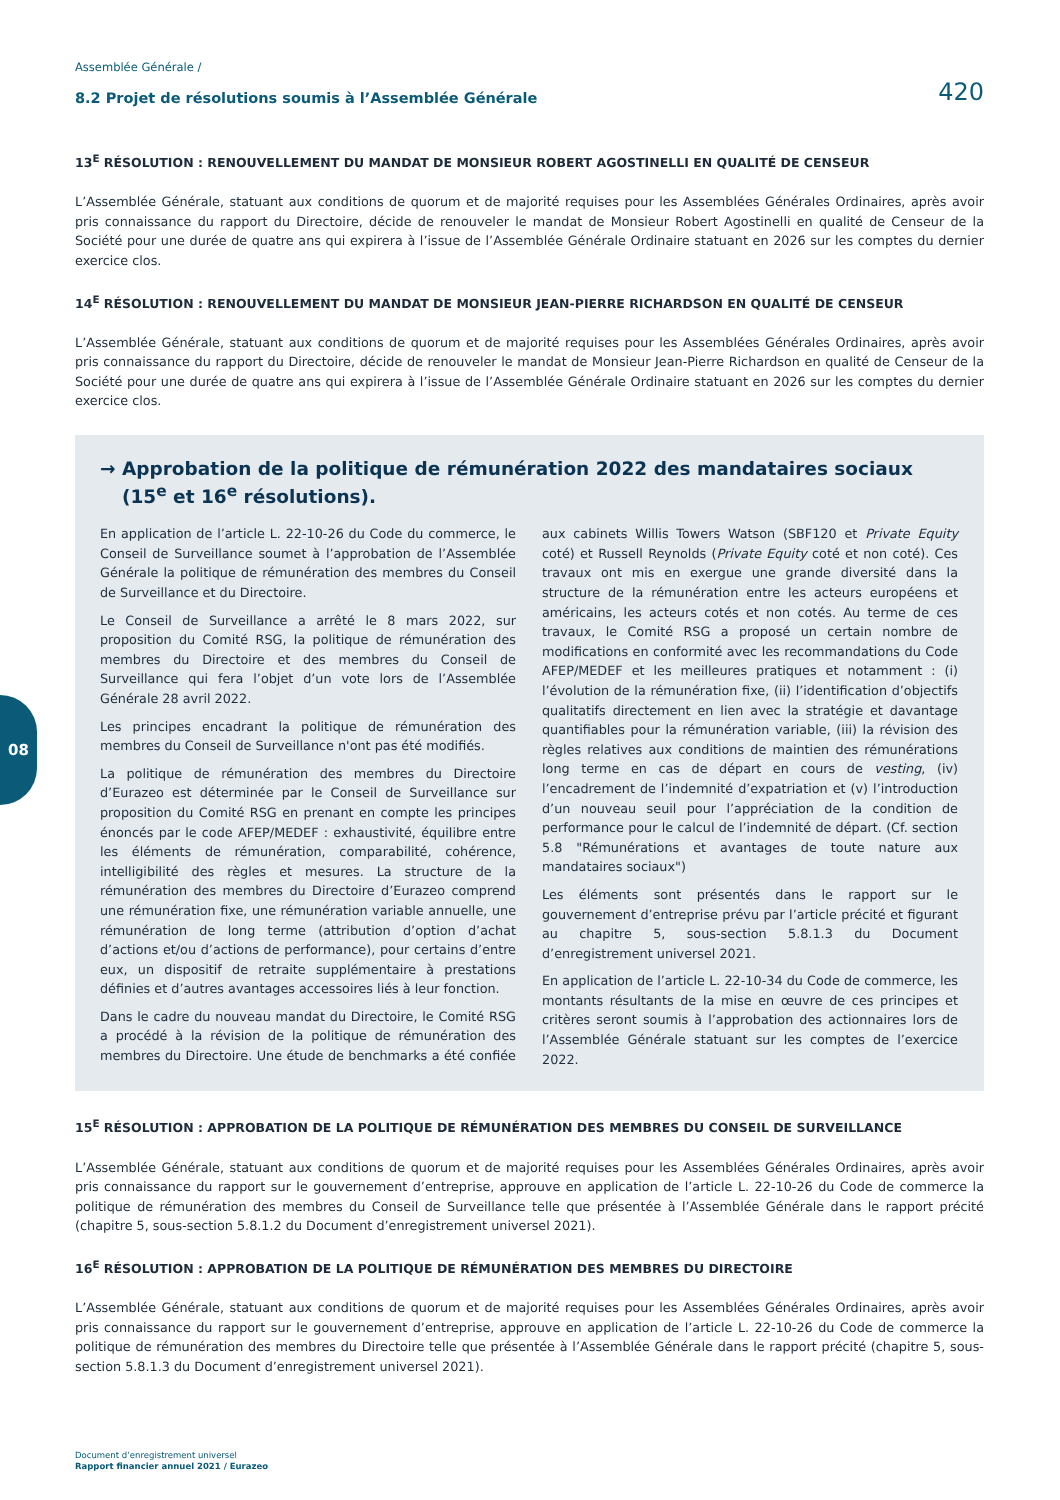08
Assemblée Générale /
8.2 Projet de résolutions soumis à l’Assemblée Générale 420
13<sup>E</sup> RÉSOLUTION : RENOUVELLEMENT DU MANDAT DE MONSIEUR ROBERT AGOSTINELLI EN QUALITÉ DE CENSEUR
L’Assemblée Générale, statuant aux conditions de quorum et de majorité requises pour les Assemblées Générales Ordinaires, après avoir pris connaissance du rapport du Directoire, décide de renouveler le mandat de Monsieur Robert Agostinelli en qualité de Censeur de la Société pour une durée de quatre ans qui expirera à l’issue de l’Assemblée Générale Ordinaire statuant en 2026 sur les comptes du dernier exercice clos.
14<sup>E</sup> RÉSOLUTION : RENOUVELLEMENT DU MANDAT DE MONSIEUR JEAN-PIERRE RICHARDSON EN QUALITÉ DE CENSEUR
L’Assemblée Générale, statuant aux conditions de quorum et de majorité requises pour les Assemblées Générales Ordinaires, après avoir pris connaissance du rapport du Directoire, décide de renouveler le mandat de Monsieur Jean-Pierre Richardson en qualité de Censeur de la Société pour une durée de quatre ans qui expirera à l’issue de l’Assemblée Générale Ordinaire statuant en 2026 sur les comptes du dernier exercice clos.
→ Approbation de la politique de rémunération 2022 des mandataires sociaux (15<sup>e</sup> et 16<sup>e</sup> résolutions).
En application de l’article L. 22-10-26 du Code du commerce, le Conseil de Surveillance soumet à l’approbation de l’Assemblée Générale la politique de rémunération des membres du Conseil de Surveillance et du Directoire.
Le Conseil de Surveillance a arrêté le 8 mars 2022, sur proposition du Comité RSG, la politique de rémunération des membres du Directoire et des membres du Conseil de Surveillance qui fera l’objet d’un vote lors de l’Assemblée Générale 28 avril 2022.
Les principes encadrant la politique de rémunération des membres du Conseil de Surveillance n'ont pas été modifiés.
La politique de rémunération des membres du Directoire d’Eurazeo est déterminée par le Conseil de Surveillance sur proposition du Comité RSG en prenant en compte les principes énoncés par le code AFEP/MEDEF : exhaustivité, équilibre entre les éléments de rémunération, comparabilité, cohérence, intelligibilité des règles et mesures. La structure de la rémunération des membres du Directoire d’Eurazeo comprend une rémunération fixe, une rémunération variable annuelle, une rémunération de long terme (attribution d’option d’achat d’actions et/ou d’actions de performance), pour certains d’entre eux, un dispositif de retraite supplémentaire à prestations définies et d’autres avantages accessoires liés à leur fonction.
Dans le cadre du nouveau mandat du Directoire, le Comité RSG a procédé à la révision de la politique de rémunération des membres du Directoire. Une étude de benchmarks a été confiée aux cabinets Willis Towers Watson (SBF120 et Private Equity coté) et Russell Reynolds (Private Equity coté et non coté). Ces travaux ont mis en exergue une grande diversité dans la structure de la rémunération entre les acteurs européens et américains, les acteurs cotés et non cotés. Au terme de ces travaux, le Comité RSG a proposé un certain nombre de modifications en conformité avec les recommandations du Code AFEP/MEDEF et les meilleures pratiques et notamment : (i) l’évolution de la rémunération fixe, (ii) l’identification d’objectifs qualitatifs directement en lien avec la stratégie et davantage quantifiables pour la rémunération variable, (iii) la révision des règles relatives aux conditions de maintien des rémunérations long terme en cas de départ en cours de vesting, (iv) l’encadrement de l’indemnité d’expatriation et (v) l’introduction d’un nouveau seuil pour l’appréciation de la condition de performance pour le calcul de l’indemnité de départ. (Cf. section 5.8 "Rémunérations et avantages de toute nature aux mandataires sociaux")
Les éléments sont présentés dans le rapport sur le gouvernement d’entreprise prévu par l’article précité et figurant au chapitre 5, sous-section 5.8.1.3 du Document d’enregistrement universel 2021.
En application de l’article L. 22-10-34 du Code de commerce, les montants résultants de la mise en œuvre de ces principes et critères seront soumis à l’approbation des actionnaires lors de l’Assemblée Générale statuant sur les comptes de l’exercice 2022.
15<sup>E</sup> RÉSOLUTION : APPROBATION DE LA POLITIQUE DE RÉMUNÉRATION DES MEMBRES DU CONSEIL DE SURVEILLANCE
L’Assemblée Générale, statuant aux conditions de quorum et de majorité requises pour les Assemblées Générales Ordinaires, après avoir pris connaissance du rapport sur le gouvernement d’entreprise, approuve en application de l’article L. 22-10-26 du Code de commerce la politique de rémunération des membres du Conseil de Surveillance telle que présentée à l’Assemblée Générale dans le rapport précité (chapitre 5, sous-section 5.8.1.2 du Document d’enregistrement universel 2021).
16<sup>E</sup> RÉSOLUTION : APPROBATION DE LA POLITIQUE DE RÉMUNÉRATION DES MEMBRES DU DIRECTOIRE
L’Assemblée Générale, statuant aux conditions de quorum et de majorité requises pour les Assemblées Générales Ordinaires, après avoir pris connaissance du rapport sur le gouvernement d’entreprise, approuve en application de l’article L. 22-10-26 du Code de commerce la politique de rémunération des membres du Directoire telle que présentée à l’Assemblée Générale dans le rapport précité (chapitre 5, sous-section 5.8.1.3 du Document d’enregistrement universel 2021).
Document d’enregistrement universel
Rapport financier annuel 2021 / Eurazeo